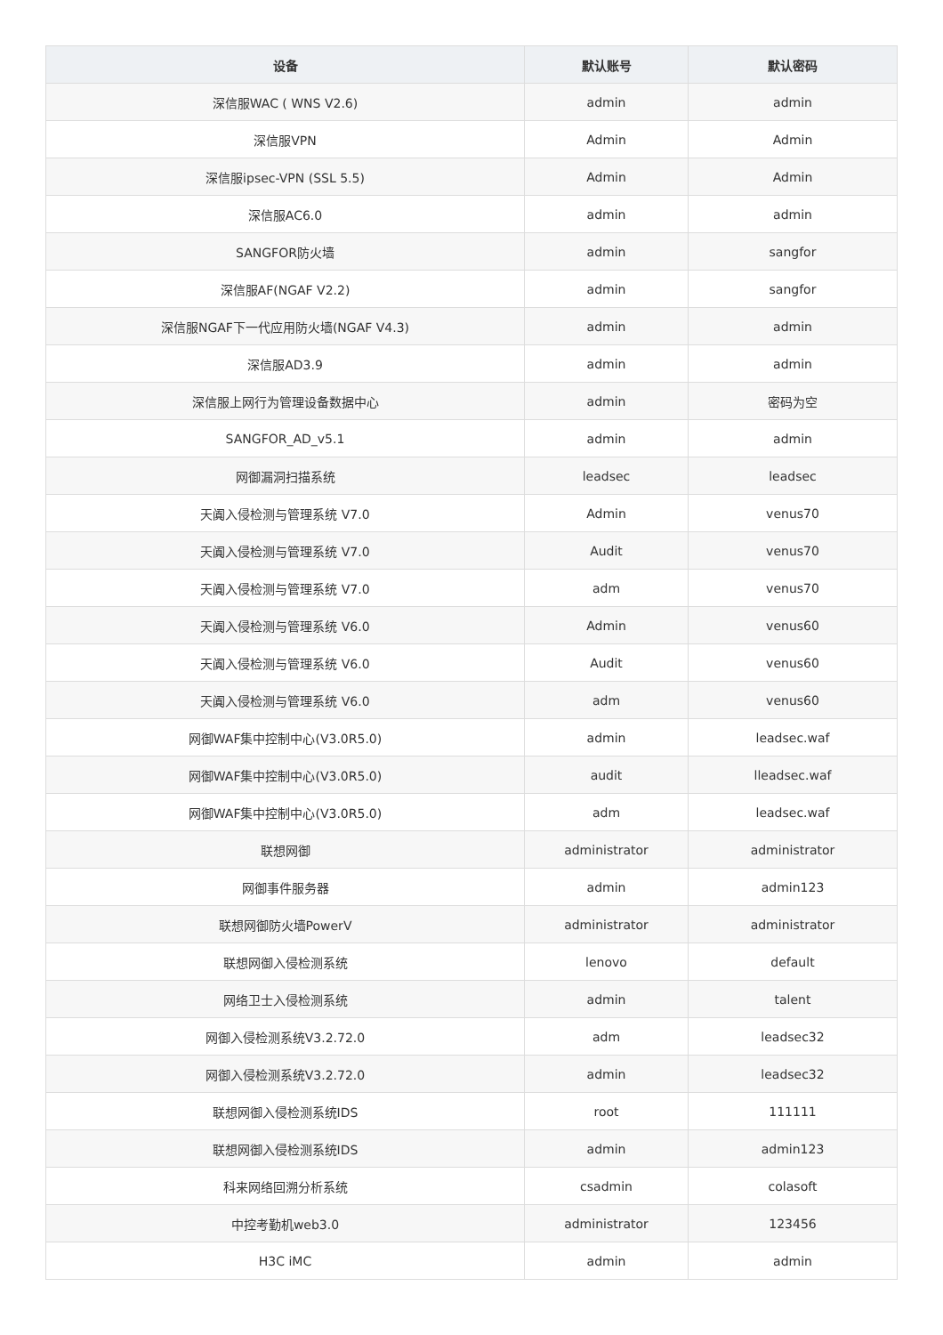| 设备 | 默认账号 | 默认密码 |
| --- | --- | --- |
| 深信服WAC ( WNS V2.6) | admin | admin |
| 深信服VPN | Admin | Admin |
| 深信服ipsec-VPN (SSL 5.5) | Admin | Admin |
| 深信服AC6.0 | admin | admin |
| SANGFOR防火墙 | admin | sangfor |
| 深信服AF(NGAF V2.2) | admin | sangfor |
| 深信服NGAF下一代应用防火墙(NGAF V4.3) | admin | admin |
| 深信服AD3.9 | admin | admin |
| 深信服上网行为管理设备数据中心 | admin | 密码为空 |
| SANGFOR_AD_v5.1 | admin | admin |
| 网御漏洞扫描系统 | leadsec | leadsec |
| 天阗入侵检测与管理系统 V7.0 | Admin | venus70 |
| 天阗入侵检测与管理系统 V7.0 | Audit | venus70 |
| 天阗入侵检测与管理系统 V7.0 | adm | venus70 |
| 天阗入侵检测与管理系统 V6.0 | Admin | venus60 |
| 天阗入侵检测与管理系统 V6.0 | Audit | venus60 |
| 天阗入侵检测与管理系统 V6.0 | adm | venus60 |
| 网御WAF集中控制中心(V3.0R5.0) | admin | leadsec.waf |
| 网御WAF集中控制中心(V3.0R5.0) | audit | lleadsec.waf |
| 网御WAF集中控制中心(V3.0R5.0) | adm | leadsec.waf |
| 联想网御 | administrator | administrator |
| 网御事件服务器 | admin | admin123 |
| 联想网御防火墙PowerV | administrator | administrator |
| 联想网御入侵检测系统 | lenovo | default |
| 网络卫士入侵检测系统 | admin | talent |
| 网御入侵检测系统V3.2.72.0 | adm | leadsec32 |
| 网御入侵检测系统V3.2.72.0 | admin | leadsec32 |
| 联想网御入侵检测系统IDS | root | 111111 |
| 联想网御入侵检测系统IDS | admin | admin123 |
| 科来网络回溯分析系统 | csadmin | colasoft |
| 中控考勤机web3.0 | administrator | 123456 |
| H3C iMC | admin | admin |